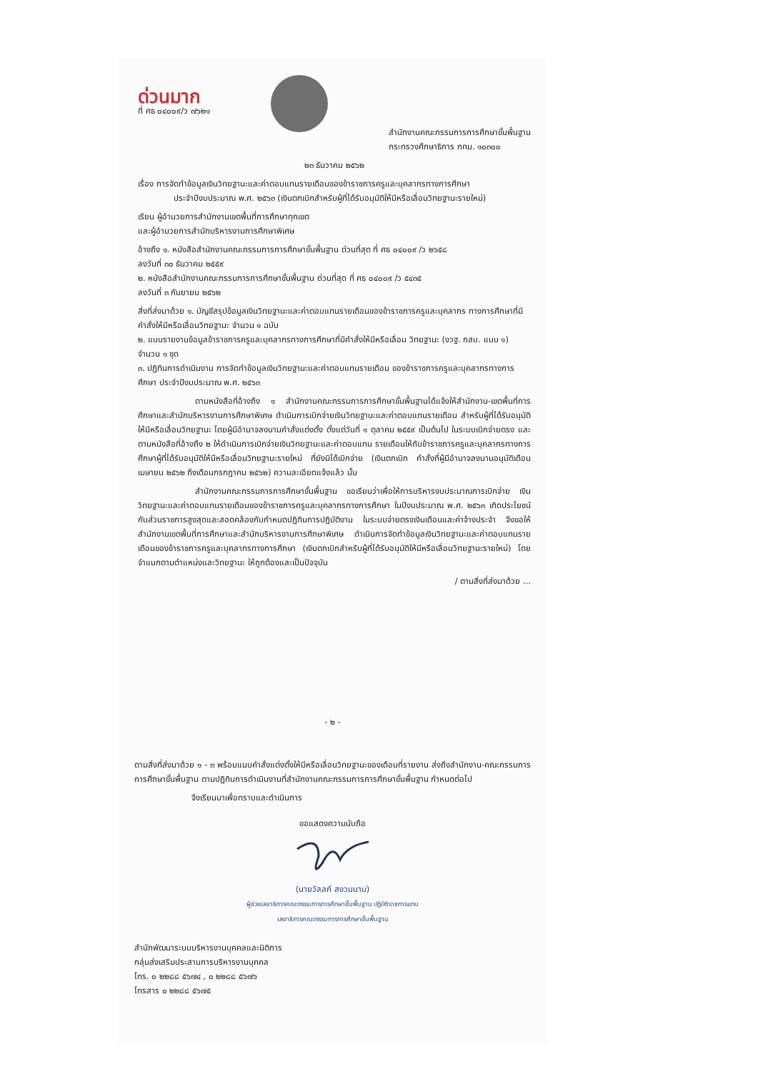ด่วนมาก
ที่ ศธ ๐๔๐๐๙/ว ๗๖๒๑
สำนักงานคณะกรรมการการศึกษาขั้นพื้นฐาน
กระทรวงศึกษาธิการ กทม. ๑๐๓๐๐
๒๓ ธันวาคม ๒๕๖๒
เรื่อง การจัดทำข้อมูลเงินวิทยฐานะและค่าตอบแทนรายเดือนของข้าราชการครูและบุคลากรทางการศึกษา
ประจำปีงบประมาณ พ.ศ. ๒๕๖๓ (เงินตกเบิกสำหรับผู้ที่ได้รับอนุมัติให้มีหรือเลื่อนวิทยฐานะรายใหม่)
เรียน ผู้อำนวยการสำนักงานเขตพื้นที่การศึกษาทุกเขต
และผู้อำนวยการสำนักบริหารงานการศึกษาพิเศษ
อ้างถึง ๑. หนังสือสำนักงานคณะกรรมการการศึกษาขั้นพื้นฐาน ด่วนที่สุด ที่ ศธ ๐๔๐๐๙ /ว ๒๖๕๘
ลงวันที่ ๓๐ ธันวาคม ๒๕๕๙
๒. หนังสือสำนักงานคณะกรรมการการศึกษาขั้นพื้นฐาน ด่วนที่สุด ที่ ศธ ๐๔๐๐๙ /ว ๕๔๓๕
ลงวันที่ ๓ กันยายน ๒๕๖๒
สิ่งที่ส่งมาด้วย ๑. บัญชีสรุปข้อมูลเงินวิทยฐานะและค่าตอบแทนรายเดือนของข้าราชการครูและบุคลากร ทางการศึกษาที่มีคำสั่งให้มีหรือเลื่อนวิทยฐานะ จำนวน ๑ ฉบับ
๒. แบบรายงานข้อมูลข้าราชการครูและบุคลากรทางการศึกษาที่มีคำสั่งให้มีหรือเลื่อน วิทยฐานะ (งวฐ. กสบ. แบบ ๑) จำนวน ๑ ชุด
๓. ปฏิทินการดำเนินงาน การจัดทำข้อมูลเงินวิทยฐานะและค่าตอบแทนรายเดือน ของข้าราชการครูและบุคลากรทางการศึกษา ประจำปีงบประมาณ พ.ศ. ๒๕๖๓
ตามหนังสือที่อ้างถึง ๑ สำนักงานคณะกรรมการการศึกษาขั้นพื้นฐานได้แจ้งให้สำนักงาน-เขตพื้นที่การศึกษาและสำนักบริหารงานการศึกษาพิเศษ ดำเนินการเบิกจ่ายเงินวิทยฐานะและค่าตอบแทนรายเดือน สำหรับผู้ที่ได้รับอนุมัติให้มีหรือเลื่อนวิทยฐานะ โดยผู้มีอำนาจลงนามคำสั่งแต่งตั้ง ตั้งแต่วันที่ ๑ ตุลาคม ๒๕๕๙ เป็นต้นไป ในระบบเบิกจ่ายตรง และตามหนังสือที่อ้างถึง ๒ ให้ดำเนินการเบิกจ่ายเงินวิทยฐานะและค่าตอบแทน รายเดือนให้กับข้าราชการครูและบุคลากรทางการศึกษาผู้ที่ได้รับอนุมัติให้มีหรือเลื่อนวิทยฐานะรายใหม่ ที่ยังมิได้เบิกจ่าย (เงินตกเบิก คำสั่งที่ผู้มีอำนาจลงนามอนุมัติเดือนเมษายน ๒๕๖๒ ถึงเดือนกรกฎาคม ๒๕๖๒) ความละเอียดแจ้งแล้ว นั้น
สำนักงานคณะกรรมการการศึกษาขั้นพื้นฐาน ขอเรียนว่าเพื่อให้การบริหารงบประมาณการเบิกจ่าย เงินวิทยฐานะและค่าตอบแทนรายเดือนของข้าราชการครูและบุคลากรทางการศึกษา ในปีงบประมาณ พ.ศ. ๒๕๖๓ เกิดประโยชน์กับส่วนราชการสูงสุดและสอดคล้องกับกำหนดปฏิทินการปฏิบัติงาน ในระบบจ่ายตรงเงินเดือนและค่าจ้างประจำ จึงขอให้สำนักงานเขตพื้นที่การศึกษาและสำนักบริหารงานการศึกษาพิเศษ ดำเนินการจัดทำข้อมูลเงินวิทยฐานะและค่าตอบแทนรายเดือนของข้าราชการครูและบุคลากรทางการศึกษา (เงินตกเบิกสำหรับผู้ที่ได้รับอนุมัติให้มีหรือเลื่อนวิทยฐานะรายใหม่) โดยจำแนกตามตำแหน่งและวิทยฐานะ ให้ถูกต้องและเป็นปัจจุบัน
/ ตามสิ่งที่ส่งมาด้วย ...
- ๒ -
ตามสิ่งที่ส่งมาด้วย ๑ - ๓ พร้อมแนบคำสั่งแต่งตั้งให้มีหรือเลื่อนวิทยฐานะของเดือนที่รายงาน ส่งถึงสำนักงาน-คณะกรรมการการศึกษาขั้นพื้นฐาน ตามปฏิทินการดำเนินงานที่สำนักงานคณะกรรมการการศึกษาขั้นพื้นฐาน กำหนดต่อไป
จึงเรียนมาเพื่อทราบและดำเนินการ
ขอแสดงความนับถือ
(นายวัลลภ์ สงวนนาม)
ผู้ช่วยเลขาธิการคณะกรรมการการศึกษาขั้นพื้นฐาน ปฏิบัติราชการแทน
เลขาธิการคณะกรรมการการศึกษาขั้นพื้นฐาน
สำนักพัฒนาระบบบริหารงานบุคคลและนิติการ
กลุ่มส่งเสริมประสานการบริหารงานบุคคล
โทร. ๐ ๒๒๘๘ ๕๖๗๔ , ๐ ๒๒๘๘ ๕๖๗๖
โทรสาร ๐ ๒๒๘๘ ๕๖๗๕